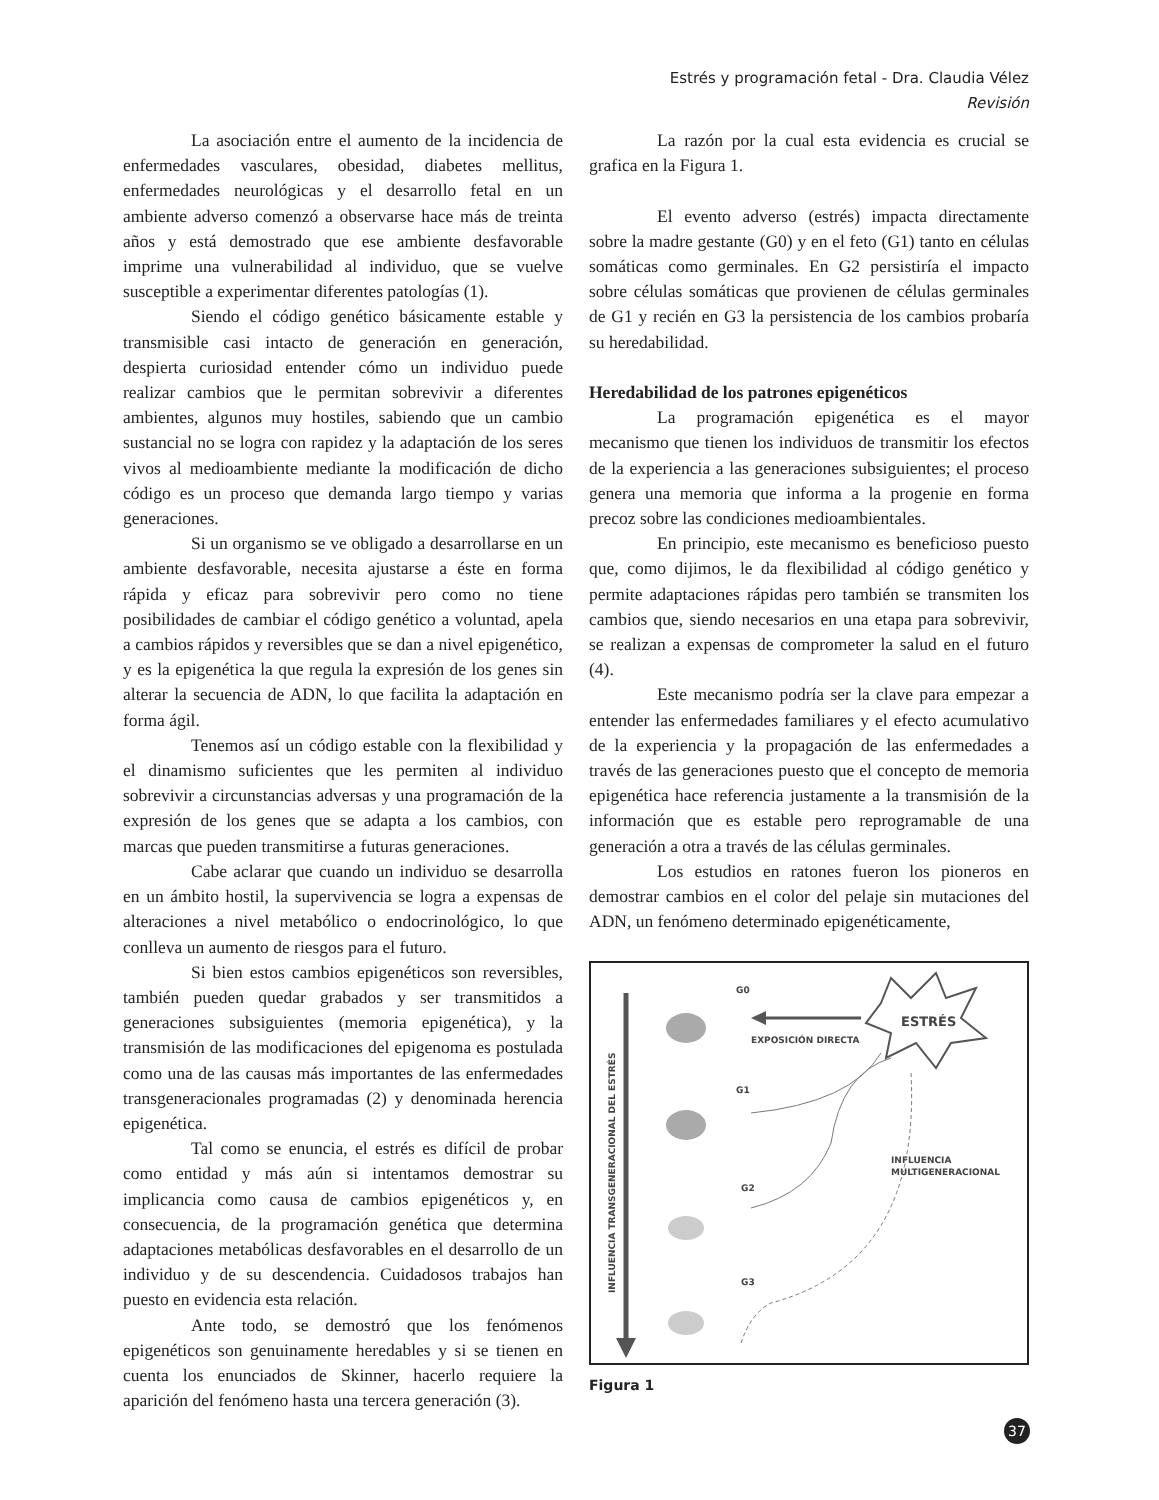Estrés y programación fetal - Dra. Claudia Vélez
Revisión
La asociación entre el aumento de la incidencia de enfermedades vasculares, obesidad, diabetes mellitus, enfermedades neurológicas y el desarrollo fetal en un ambiente adverso comenzó a observarse hace más de treinta años y está demostrado que ese ambiente desfavorable imprime una vulnerabilidad al individuo, que se vuelve susceptible a experimentar diferentes patologías (1).
Siendo el código genético básicamente estable y transmisible casi intacto de generación en generación, despierta curiosidad entender cómo un individuo puede realizar cambios que le permitan sobrevivir a diferentes ambientes, algunos muy hostiles, sabiendo que un cambio sustancial no se logra con rapidez y la adaptación de los seres vivos al medioambiente mediante la modificación de dicho código es un proceso que demanda largo tiempo y varias generaciones.
Si un organismo se ve obligado a desarrollarse en un ambiente desfavorable, necesita ajustarse a éste en forma rápida y eficaz para sobrevivir pero como no tiene posibilidades de cambiar el código genético a voluntad, apela a cambios rápidos y reversibles que se dan a nivel epigenético, y es la epigenética la que regula la expresión de los genes sin alterar la secuencia de ADN, lo que facilita la adaptación en forma ágil.
Tenemos así un código estable con la flexibilidad y el dinamismo suficientes que les permiten al individuo sobrevivir a circunstancias adversas y una programación de la expresión de los genes que se adapta a los cambios, con marcas que pueden transmitirse a futuras generaciones.
Cabe aclarar que cuando un individuo se desarrolla en un ámbito hostil, la supervivencia se logra a expensas de alteraciones a nivel metabólico o endocrinológico, lo que conlleva un aumento de riesgos para el futuro.
Si bien estos cambios epigenéticos son reversibles, también pueden quedar grabados y ser transmitidos a generaciones subsiguientes (memoria epigenética), y la transmisión de las modificaciones del epigenoma es postulada como una de las causas más importantes de las enfermedades transgeneracionales programadas (2) y denominada herencia epigenética.
Tal como se enuncia, el estrés es difícil de probar como entidad y más aún si intentamos demostrar su implicancia como causa de cambios epigenéticos y, en consecuencia, de la programación genética que determina adaptaciones metabólicas desfavorables en el desarrollo de un individuo y de su descendencia. Cuidadosos trabajos han puesto en evidencia esta relación.
Ante todo, se demostró que los fenómenos epigenéticos son genuinamente heredables y si se tienen en cuenta los enunciados de Skinner, hacerlo requiere la aparición del fenómeno hasta una tercera generación (3).
La razón por la cual esta evidencia es crucial se grafica en la Figura 1.
El evento adverso (estrés) impacta directamente sobre la madre gestante (G0) y en el feto (G1) tanto en células somáticas como germinales. En G2 persistiría el impacto sobre células somáticas que provienen de células germinales de G1 y recién en G3 la persistencia de los cambios probaría su heredabilidad.
Heredabilidad de los patrones epigenéticos
La programación epigenética es el mayor mecanismo que tienen los individuos de transmitir los efectos de la experiencia a las generaciones subsiguientes; el proceso genera una memoria que informa a la progenie en forma precoz sobre las condiciones medioambientales.
En principio, este mecanismo es beneficioso puesto que, como dijimos, le da flexibilidad al código genético y permite adaptaciones rápidas pero también se transmiten los cambios que, siendo necesarios en una etapa para sobrevivir, se realizan a expensas de comprometer la salud en el futuro (4).
Este mecanismo podría ser la clave para empezar a entender las enfermedades familiares y el efecto acumulativo de la experiencia y la propagación de las enfermedades a través de las generaciones puesto que el concepto de memoria epigenética hace referencia justamente a la transmisión de la información que es estable pero reprogramable de una generación a otra a través de las células germinales.
Los estudios en ratones fueron los pioneros en demostrar cambios en el color del pelaje sin mutaciones del ADN, un fenómeno determinado epigenéticamente,
INFLUENCIA TRANSGENERACIONAL DEL ESTRÉS
G0
G1
G2
G3
EXPOSICIÓN DIRECTA
ESTRÉS
INFLUENCIA
MULTIGENERACIONAL
Figura 1
37